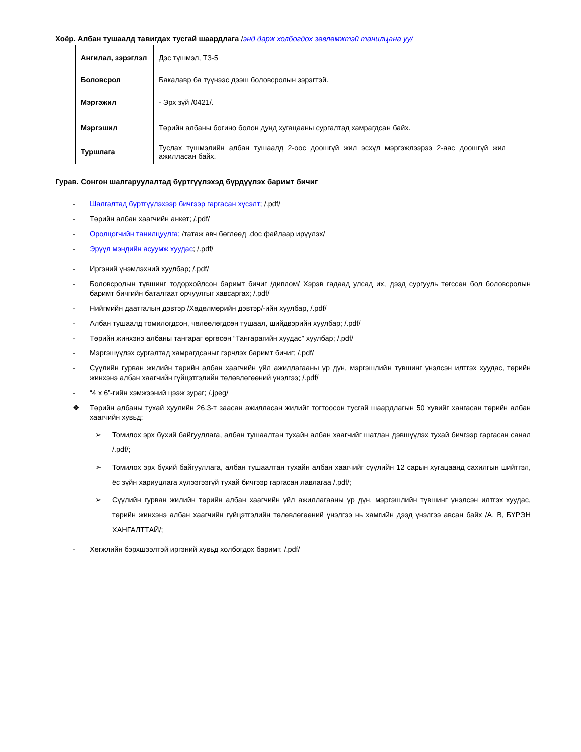Хоёр. Албан тушаалд тавигдах тусгай шаардлага /энд дарж холбогдох зөвлөмжтэй танилцана уу/
| Ангилал, зэрэглэл | Дэс түшмэл, ТЗ-5 |
| Боловсрол | Бакалавр ба түүнээс дээш боловсролын зэрэгтэй. |
| Мэргэжил | - Эрх зүй /0421/. |
| Мэргэшил | Төрийн албаны богино болон дунд хугацааны сургалтад хамрагдсан байх. |
| Туршлага | Туслах түшмэлийн албан тушаалд 2-оос доошгүй жил эсхүл мэргэжлээрээ 2-аас доошгүй жил ажилласан байх. |
Гурав. Сонгон шалгаруулалтад бүртгүүлэхэд бүрдүүлэх баримт бичиг
- Шалгалтад бүртгүүлэхээр бичгээр гаргасан хүсэлт; /.pdf/
- Төрийн албан хаагчийн анкет; /.pdf/
- Оролцогчийн танилцуулга; /татаж авч бөглөөд .doc файлаар ирүүлэх/
- Эрүүл мэндийн асуумж хуудас; /.pdf/
- Иргэний үнэмлэхний хуулбар; /.pdf/
- Боловсролын түвшинг тодорхойлсон баримт бичиг /диплом/ Хэрэв гадаад улсад их, дээд сургууль төгссөн бол боловсролын баримт бичгийн баталгаат орчуулгыг хавсаргах; /.pdf/
- Нийгмийн даатгалын дэвтэр /Хөдөлмөрийн дэвтэр/-ийн хуулбар, /.pdf/
- Албан тушаалд томилогдсон, чөлөөлөгдсөн тушаал, шийдвэрийн хуулбар; /.pdf/
- Төрийн жинхэнэ албаны тангараг өргөсөн “Тангарагийн хуудас” хуулбар; /.pdf/
- Мэргэшүүлэх сургалтад хамрагдсаныг гэрчлэх баримт бичиг; /.pdf/
- Сүүлийн гурван жилийн төрийн албан хаагчийн үйл ажиллагааны үр дүн, мэргэшлийн түвшинг үнэлсэн илтгэх хуудас, төрийн жинхэнэ албан хаагчийн гүйцэтгэлийн төлөвлөгөөний үнэлгээ; /.pdf/
- “4 x 6”-гийн хэмжээний цээж зураг; /.jpeg/
❖ Төрийн албаны тухай хуулийн 26.3-т заасан ажилласан жилийг тогтоосон тусгай шаардлагын 50 хувийг хангасан төрийн албан хаагчийн хувьд:
➢ Томилох эрх бүхий байгууллага, албан тушаалтан тухайн албан хаагчийг шатлан дэвшүүлэх тухай бичгээр гаргасан санал /.pdf/;
➢ Томилох эрх бүхий байгууллага, албан тушаалтан тухайн албан хаагчийг сүүлийн 12 сарын хугацаанд сахилгын шийтгэл, ёс зүйн хариуцлага хүлээгээгүй тухай бичгээр гаргасан лавлагаа /.pdf/;
➢ Сүүлийн гурван жилийн төрийн албан хаагчийн үйл ажиллагааны үр дүн, мэргэшлийн түвшинг үнэлсэн илтгэх хуудас, төрийн жинхэнэ албан хаагчийн гүйцэтгэлийн төлөвлөгөөний үнэлгээ нь хамгийн дээд үнэлгээ авсан байх /A, B, БҮРЭН ХАНГАЛТТАЙ/;
- Хөгжлийн бэрхшээлтэй иргэний хувьд холбогдох баримт. /.pdf/